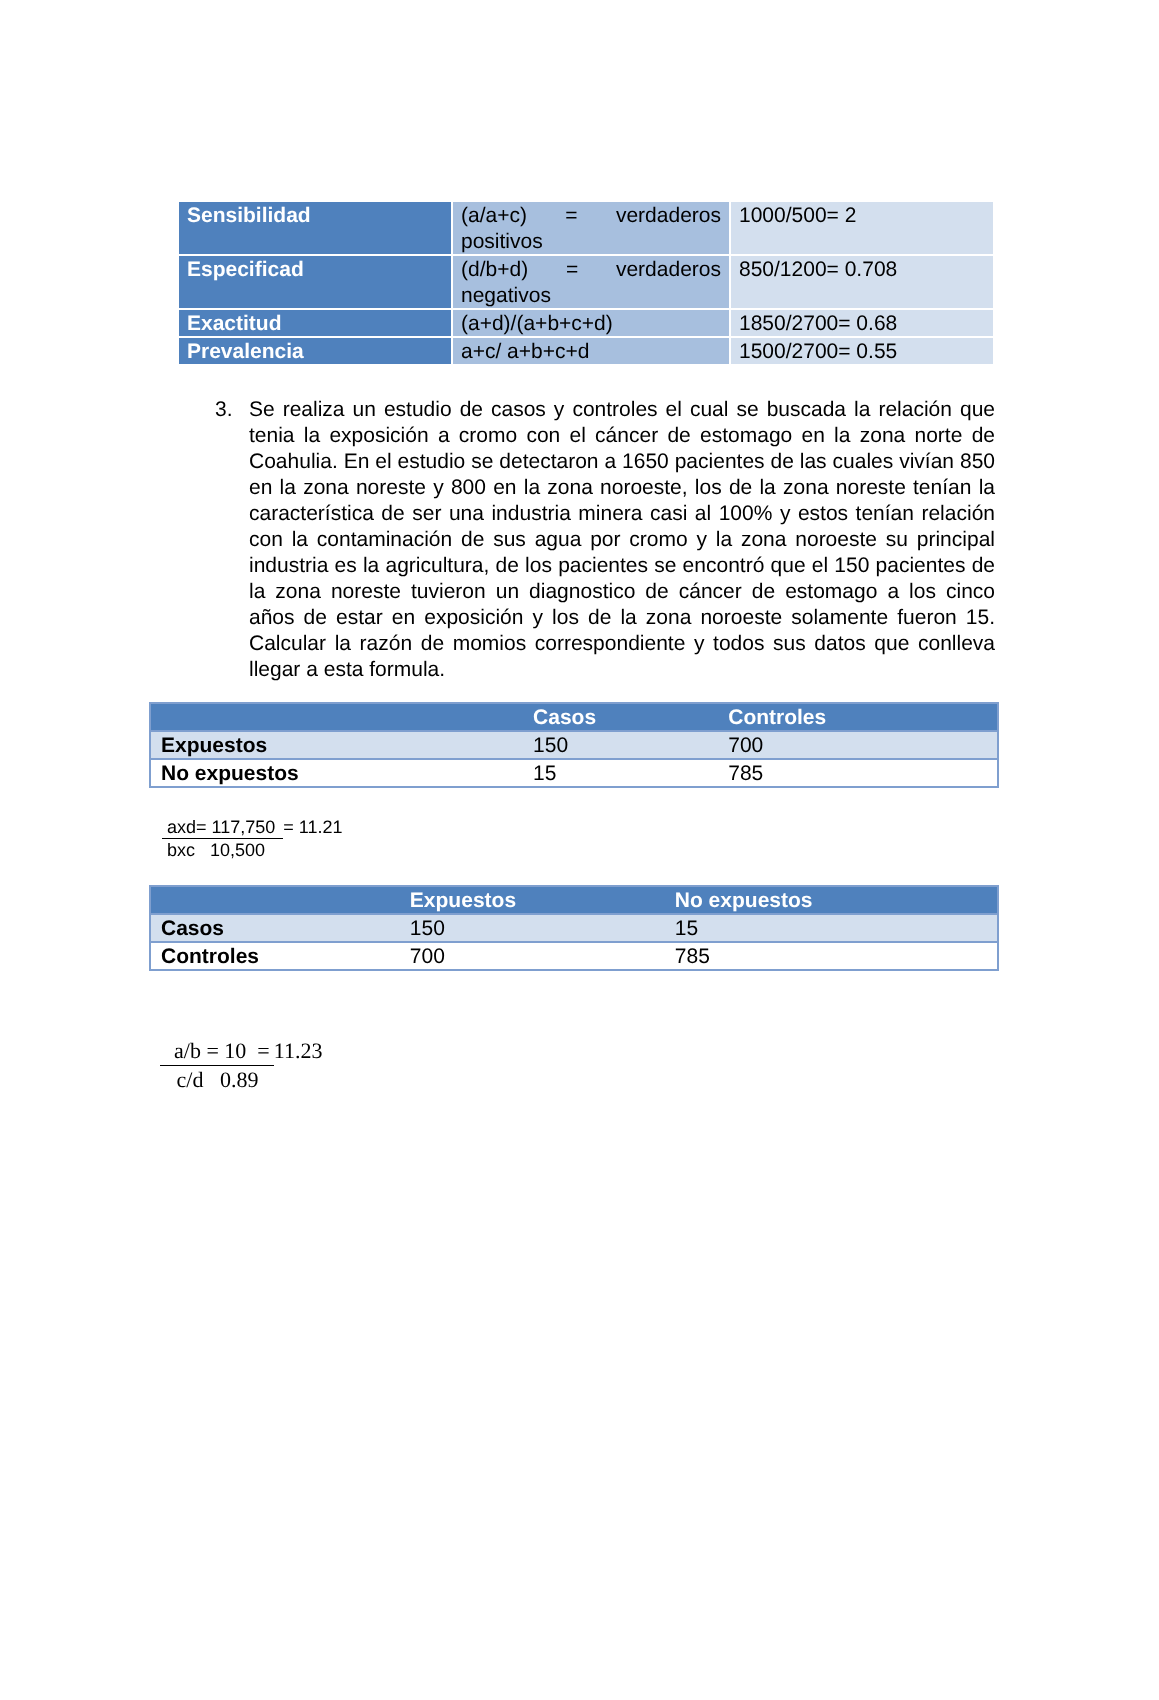| Sensibilidad | (a/a+c) = verdaderos positivos | 1000/500= 2 |
| Especificad | (d/b+d) = verdaderos negativos | 850/1200= 0.708 |
| Exactitud | (a+d)/(a+b+c+d) | 1850/2700= 0.68 |
| Prevalencia | a+c/ a+b+c+d | 1500/2700= 0.55 |
3. Se realiza un estudio de casos y controles el cual se buscada la relación que tenia la exposición a cromo con el cáncer de estomago en la zona norte de Coahulia. En el estudio se detectaron a 1650 pacientes de las cuales vivían 850 en la zona noreste y 800 en la zona noroeste, los de la zona noreste tenían la característica de ser una industria minera casi al 100% y estos tenían relación con la contaminación de sus agua por cromo y la zona noroeste su principal industria es la agricultura, de los pacientes se encontró que el 150 pacientes de la zona noreste tuvieron un diagnostico de cáncer de estomago a los cinco años de estar en exposición y los de la zona noroeste solamente fueron 15. Calcular la razón de momios correspondiente y todos sus datos que conlleva llegar a esta formula.
| | Casos | Controles |
| --- | --- | --- |
| Expuestos | 150 | 700 |
| No expuestos | 15 | 785 |
axd= 117,750 = 11.21
bxc 10,500
| | Expuestos | No expuestos |
| --- | --- | --- |
| Casos | 150 | 15 |
| Controles | 700 | 785 |
a/b = 10 = 11.23
c/d 0.89